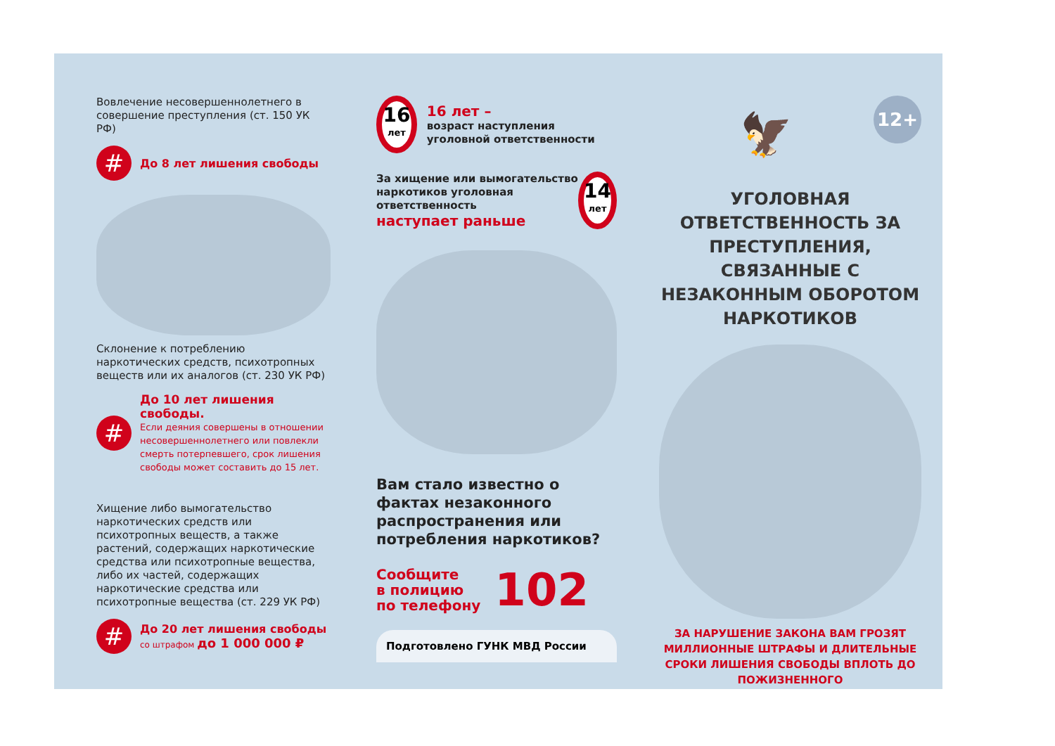Вовлечение несовершеннолетнего в совершение преступления (ст. 150 УК РФ)
#
До 8 лет лишения свободы
Склонение к потреблению наркотических средств, психотропных веществ или их аналогов (ст. 230 УК РФ)
#
До 10 лет лишения свободы.
Если деяния совершены в отношении несовершеннолетнего или повлекли смерть потерпевшего, срок лишения свободы может составить до 15 лет.
Хищение либо вымогательство наркотических средств или психотропных веществ, а также растений, содержащих наркотические средства или психотропные вещества, либо их частей, содержащих наркотические средства или психотропные вещества (ст. 229 УК РФ)
#
До 20 лет лишения свободы
со штрафом до 1 000 000 ₽
16 лет
16 лет –
возраст наступления уголовной ответственности
За хищение или вымогательство наркотиков уголовная ответственность
наступает раньше
14 лет
Вам стало известно о фактах незаконного распространения или потребления наркотиков?
Сообщите
в полицию
по телефону
102
Подготовлено ГУНК МВД России
12+
🦅
УГОЛОВНАЯ ОТВЕТСТВЕННОСТЬ ЗА ПРЕСТУПЛЕНИЯ, СВЯЗАННЫЕ С НЕЗАКОННЫМ ОБОРОТОМ НАРКОТИКОВ
ЗА НАРУШЕНИЕ ЗАКОНА ВАМ ГРОЗЯТ МИЛЛИОННЫЕ ШТРАФЫ И ДЛИТЕЛЬНЫЕ СРОКИ ЛИШЕНИЯ СВОБОДЫ ВПЛОТЬ ДО ПОЖИЗНЕННОГО